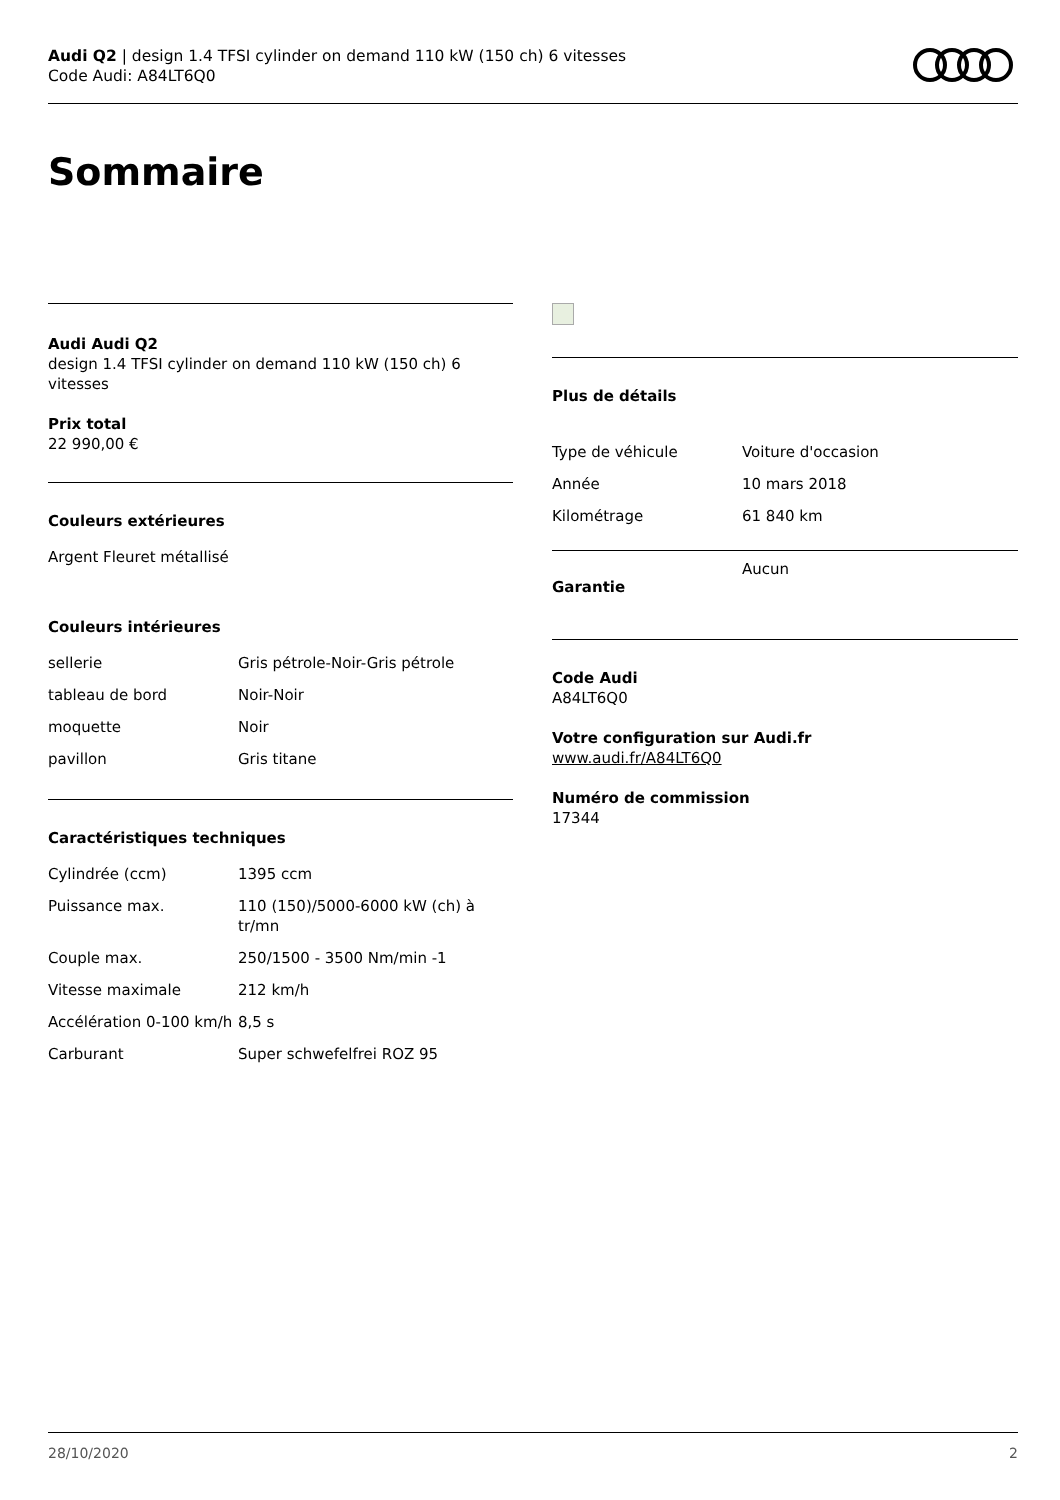Audi Q2 | design 1.4 TFSI cylinder on demand 110 kW (150 ch) 6 vitesses
Code Audi: A84LT6Q0
Sommaire
Audi Audi Q2
design 1.4 TFSI cylinder on demand 110 kW (150 ch) 6 vitesses
Prix total
22 990,00 €
Couleurs extérieures
Argent Fleuret métallisé
Couleurs intérieures
| sellerie | Gris pétrole-Noir-Gris pétrole |
| tableau de bord | Noir-Noir |
| moquette | Noir |
| pavillon | Gris titane |
Caractéristiques techniques
| Cylindrée (ccm) | 1395 ccm |
| Puissance max. | 110 (150)/5000-6000 kW (ch) à tr/mn |
| Couple max. | 250/1500 - 3500 Nm/min -1 |
| Vitesse maximale | 212 km/h |
| Accélération 0-100 km/h | 8,5 s |
| Carburant | Super schwefelfrei ROZ 95 |
Plus de détails
| Type de véhicule | Voiture d'occasion |
| Année | 10 mars 2018 |
| Kilométrage | 61 840 km |
| Garantie | Aucun |
Code Audi
A84LT6Q0
Votre configuration sur Audi.fr
www.audi.fr/A84LT6Q0
Numéro de commission
17344
28/10/2020 2